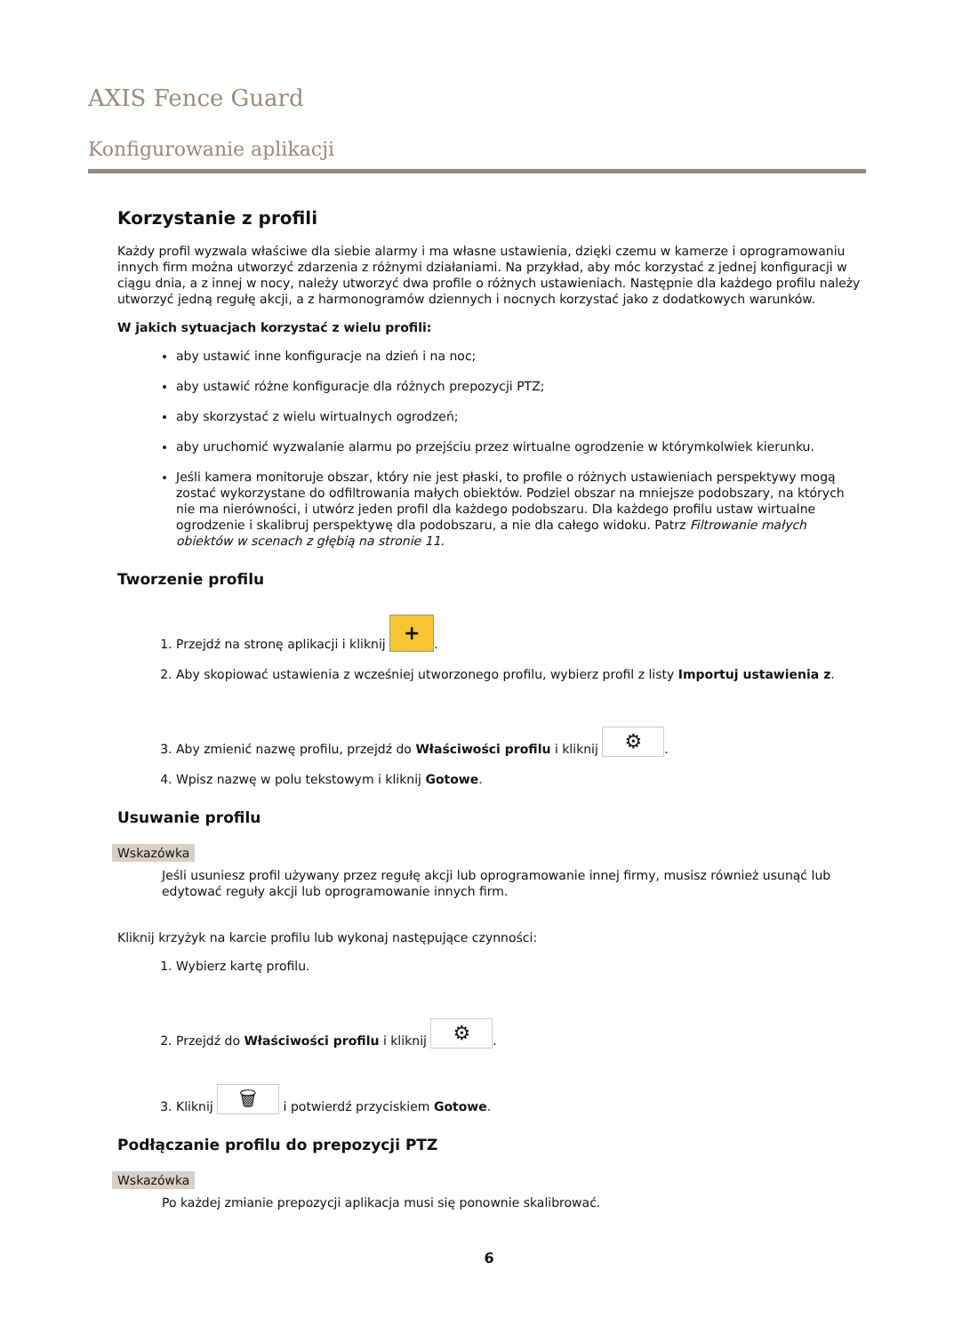AXIS Fence Guard
Konfigurowanie aplikacji
Korzystanie z profili
Każdy profil wyzwala właściwe dla siebie alarmy i ma własne ustawienia, dzięki czemu w kamerze i oprogramowaniu innych firm można utworzyć zdarzenia z różnymi działaniami. Na przykład, aby móc korzystać z jednej konfiguracji w ciągu dnia, a z innej w nocy, należy utworzyć dwa profile o różnych ustawieniach. Następnie dla każdego profilu należy utworzyć jedną regułę akcji, a z harmonogramów dziennych i nocnych korzystać jako z dodatkowych warunków.
W jakich sytuacjach korzystać z wielu profili:
aby ustawić inne konfiguracje na dzień i na noc;
aby ustawić różne konfiguracje dla różnych prepozycji PTZ;
aby skorzystać z wielu wirtualnych ogrodzeń;
aby uruchomić wyzwalanie alarmu po przejściu przez wirtualne ogrodzenie w którymkolwiek kierunku.
Jeśli kamera monitoruje obszar, który nie jest płaski, to profile o różnych ustawieniach perspektywy mogą zostać wykorzystane do odfiltrowania małych obiektów. Podziel obszar na mniejsze podobszary, na których nie ma nierówności, i utwórz jeden profil dla każdego podobszaru. Dla każdego profilu ustaw wirtualne ogrodzenie i skalibruj perspektywę dla podobszaru, a nie dla całego widoku. Patrz Filtrowanie małych obiektów w scenach z głębią na stronie 11.
Tworzenie profilu
1. Przejdź na stronę aplikacji i kliknij +.
2. Aby skopiować ustawienia z wcześniej utworzonego profilu, wybierz profil z listy Importuj ustawienia z.
3. Aby zmienić nazwę profilu, przejdź do Właściwości profilu i kliknij ⚙.
4. Wpisz nazwę w polu tekstowym i kliknij Gotowe.
Usuwanie profilu
Wskazówka
Jeśli usuniesz profil używany przez regułę akcji lub oprogramowanie innej firmy, musisz również usunąć lub edytować reguły akcji lub oprogramowanie innych firm.
Kliknij krzyżyk na karcie profilu lub wykonaj następujące czynności:
1. Wybierz kartę profilu.
2. Przejdź do Właściwości profilu i kliknij ⚙.
3. Kliknij 🗑 i potwierdź przyciskiem Gotowe.
Podłączanie profilu do prepozycji PTZ
Wskazówka
Po każdej zmianie prepozycji aplikacja musi się ponownie skalibrować.
6